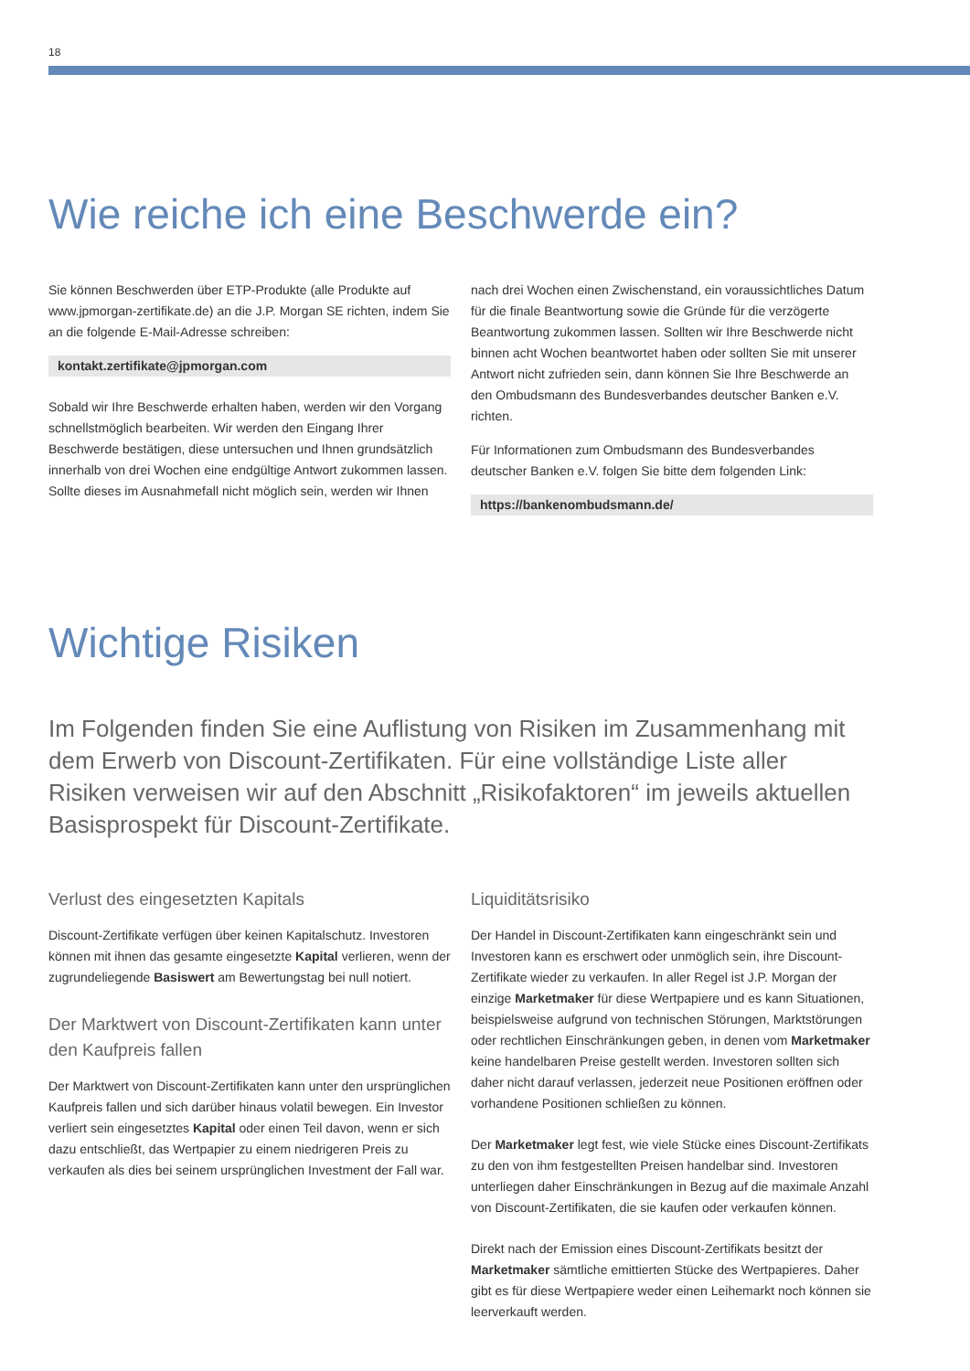18
Wie reiche ich eine Beschwerde ein?
Sie können Beschwerden über ETP-Produkte (alle Produkte auf www.jpmorgan-zertifikate.de) an die J.P. Morgan SE richten, indem Sie an die folgende E-Mail-Adresse schreiben:
kontakt.zertifikate@jpmorgan.com
Sobald wir Ihre Beschwerde erhalten haben, werden wir den Vorgang schnellstmöglich bearbeiten. Wir werden den Eingang Ihrer Beschwerde bestätigen, diese untersuchen und Ihnen grundsätzlich innerhalb von drei Wochen eine endgültige Antwort zukommen lassen. Sollte dieses im Ausnahmefall nicht möglich sein, werden wir Ihnen
nach drei Wochen einen Zwischenstand, ein voraussichtliches Datum für die finale Beantwortung sowie die Gründe für die verzögerte Beantwortung zukommen lassen. Sollten wir Ihre Beschwerde nicht binnen acht Wochen beantwortet haben oder sollten Sie mit unserer Antwort nicht zufrieden sein, dann können Sie Ihre Beschwerde an den Ombudsmann des Bundesverbandes deutscher Banken e.V. richten.
Für Informationen zum Ombudsmann des Bundesverbandes deutscher Banken e.V. folgen Sie bitte dem folgenden Link:
https://bankenombudsmann.de/
Wichtige Risiken
Im Folgenden finden Sie eine Auflistung von Risiken im Zusammenhang mit dem Erwerb von Discount-Zertifikaten. Für eine vollständige Liste aller Risiken verweisen wir auf den Abschnitt „Risikofaktoren“ im jeweils aktuellen Basisprospekt für Discount-Zertifikate.
Verlust des eingesetzten Kapitals
Discount-Zertifikate verfügen über keinen Kapitalschutz. Investoren können mit ihnen das gesamte eingesetzte Kapital verlieren, wenn der zugrundeliegende Basiswert am Bewertungstag bei null notiert.
Der Marktwert von Discount-Zertifikaten kann unter den Kaufpreis fallen
Der Marktwert von Discount-Zertifikaten kann unter den ursprünglichen Kaufpreis fallen und sich darüber hinaus volatil bewegen. Ein Investor verliert sein eingesetztes Kapital oder einen Teil davon, wenn er sich dazu entschließt, das Wertpapier zu einem niedrigeren Preis zu verkaufen als dies bei seinem ursprünglichen Investment der Fall war.
Liquiditätsrisiko
Der Handel in Discount-Zertifikaten kann eingeschränkt sein und Investoren kann es erschwert oder unmöglich sein, ihre Discount-Zertifikate wieder zu verkaufen. In aller Regel ist J.P. Morgan der einzige Marketmaker für diese Wertpapiere und es kann Situationen, beispielsweise aufgrund von technischen Störungen, Marktstörungen oder rechtlichen Einschränkungen geben, in denen vom Marketmaker keine handelbaren Preise gestellt werden. Investoren sollten sich daher nicht darauf verlassen, jederzeit neue Positionen eröffnen oder vorhandene Positionen schließen zu können.
Der Marketmaker legt fest, wie viele Stücke eines Discount-Zertifikats zu den von ihm festgestellten Preisen handelbar sind. Investoren unterliegen daher Einschränkungen in Bezug auf die maximale Anzahl von Discount-Zertifikaten, die sie kaufen oder verkaufen können.
Direkt nach der Emission eines Discount-Zertifikats besitzt der Marketmaker sämtliche emittierten Stücke des Wertpapieres. Daher gibt es für diese Wertpapiere weder einen Leihemarkt noch können sie leerverkauft werden.